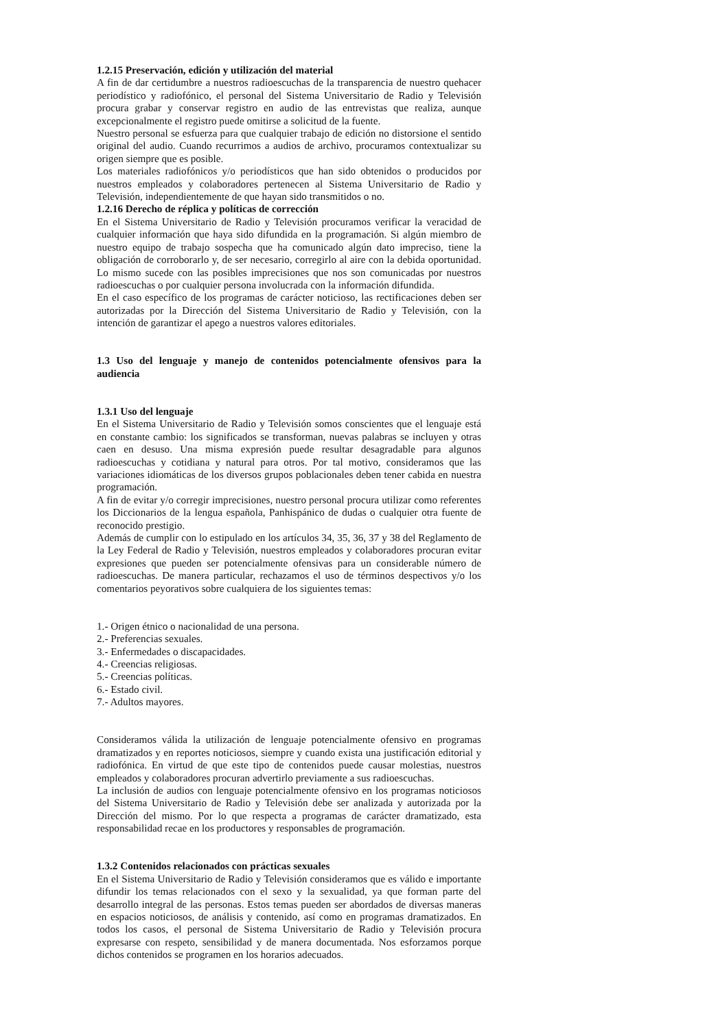1.2.15 Preservación, edición y utilización del material
A fin de dar certidumbre a nuestros radioescuchas de la transparencia de nuestro quehacer periodístico y radiofónico, el personal del Sistema Universitario de Radio y Televisión procura grabar y conservar registro en audio de las entrevistas que realiza, aunque excepcionalmente el registro puede omitirse a solicitud de la fuente.
Nuestro personal se esfuerza para que cualquier trabajo de edición no distorsione el sentido original del audio. Cuando recurrimos a audios de archivo, procuramos contextualizar su origen siempre que es posible.
Los materiales radiofónicos y/o periodísticos que han sido obtenidos o producidos por nuestros empleados y colaboradores pertenecen al Sistema Universitario de Radio y Televisión, independientemente de que hayan sido transmitidos o no.
1.2.16 Derecho de réplica y políticas de corrección
En el Sistema Universitario de Radio y Televisión procuramos verificar la veracidad de cualquier información que haya sido difundida en la programación. Si algún miembro de nuestro equipo de trabajo sospecha que ha comunicado algún dato impreciso, tiene la obligación de corroborarlo y, de ser necesario, corregirlo al aire con la debida oportunidad. Lo mismo sucede con las posibles imprecisiones que nos son comunicadas por nuestros radioescuchas o por cualquier persona involucrada con la información difundida.
En el caso específico de los programas de carácter noticioso, las rectificaciones deben ser autorizadas por la Dirección del Sistema Universitario de Radio y Televisión, con la intención de garantizar el apego a nuestros valores editoriales.
1.3 Uso del lenguaje y manejo de contenidos potencialmente ofensivos para la audiencia
1.3.1 Uso del lenguaje
En el Sistema Universitario de Radio y Televisión somos conscientes que el lenguaje está en constante cambio: los significados se transforman, nuevas palabras se incluyen y otras caen en desuso. Una misma expresión puede resultar desagradable para algunos radioescuchas y cotidiana y natural para otros. Por tal motivo, consideramos que las variaciones idiomáticas de los diversos grupos poblacionales deben tener cabida en nuestra programación.
A fin de evitar y/o corregir imprecisiones, nuestro personal procura utilizar como referentes los Diccionarios de la lengua española, Panhispánico de dudas o cualquier otra fuente de reconocido prestigio.
Además de cumplir con lo estipulado en los artículos 34, 35, 36, 37 y 38 del Reglamento de la Ley Federal de Radio y Televisión, nuestros empleados y colaboradores procuran evitar expresiones que pueden ser potencialmente ofensivas para un considerable número de radioescuchas. De manera particular, rechazamos el uso de términos despectivos y/o los comentarios peyorativos sobre cualquiera de los siguientes temas:
1.- Origen étnico o nacionalidad de una persona.
2.- Preferencias sexuales.
3.- Enfermedades o discapacidades.
4.- Creencias religiosas.
5.- Creencias políticas.
6.- Estado civil.
7.- Adultos mayores.
Consideramos válida la utilización de lenguaje potencialmente ofensivo en programas dramatizados y en reportes noticiosos, siempre y cuando exista una justificación editorial y radiofónica. En virtud de que este tipo de contenidos puede causar molestias, nuestros empleados y colaboradores procuran advertirlo previamente a sus radioescuchas.
La inclusión de audios con lenguaje potencialmente ofensivo en los programas noticiosos del Sistema Universitario de Radio y Televisión debe ser analizada y autorizada por la Dirección del mismo. Por lo que respecta a programas de carácter dramatizado, esta responsabilidad recae en los productores y responsables de programación.
1.3.2 Contenidos relacionados con prácticas sexuales
En el Sistema Universitario de Radio y Televisión consideramos que es válido e importante difundir los temas relacionados con el sexo y la sexualidad, ya que forman parte del desarrollo integral de las personas. Estos temas pueden ser abordados de diversas maneras en espacios noticiosos, de análisis y contenido, así como en programas dramatizados. En todos los casos, el personal de Sistema Universitario de Radio y Televisión procura expresarse con respeto, sensibilidad y de manera documentada. Nos esforzamos porque dichos contenidos se programen en los horarios adecuados.